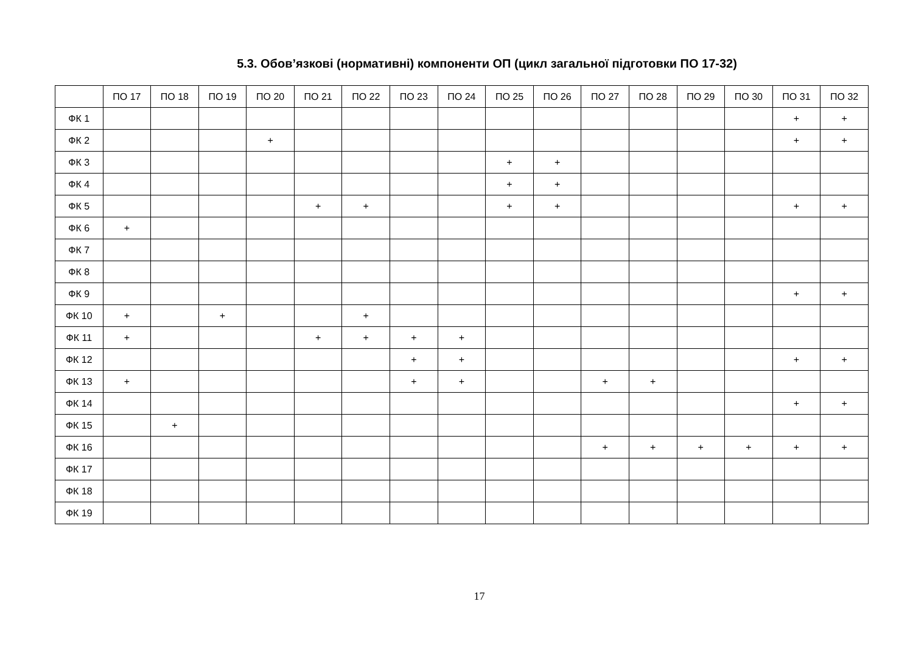5.3. Обов’язкові (нормативні) компоненти ОП (цикл загальної підготовки ПО 17-32)
| | ПО 17 | ПО 18 | ПО 19 | ПО 20 | ПО 21 | ПО 22 | ПО 23 | ПО 24 | ПО 25 | ПО 26 | ПО 27 | ПО 28 | ПО 29 | ПО 30 | ПО 31 | ПО 32 |
| --- | --- | --- | --- | --- | --- | --- | --- | --- | --- | --- | --- | --- | --- | --- | --- | --- |
| ФК 1 | | | | | | | | | | | | | | | + | + |
| ФК 2 | | | | + | | | | | | | | | | | + | + |
| ФК 3 | | | | | | | | | + | + | | | | | | |
| ФК 4 | | | | | | | | | + | + | | | | | | |
| ФК 5 | | | | | + | + | | | + | + | | | | | + | + |
| ФК 6 | + | | | | | | | | | | | | | | | |
| ФК 7 | | | | | | | | | | | | | | | | |
| ФК 8 | | | | | | | | | | | | | | | | |
| ФК 9 | | | | | | | | | | | | | | | + | + |
| ФК 10 | + | | + | | | + | | | | | | | | | | |
| ФК 11 | + | | | | + | + | + | + | | | | | | | | |
| ФК 12 | | | | | | | + | + | | | | | | | + | + |
| ФК 13 | + | | | | | | + | + | | | + | + | | | | |
| ФК 14 | | | | | | | | | | | | | | | + | + |
| ФК 15 | | + | | | | | | | | | | | | | | |
| ФК 16 | | | | | | | | | | | + | + | + | + | + | + |
| ФК 17 | | | | | | | | | | | | | | | | |
| ФК 18 | | | | | | | | | | | | | | | | |
| ФК 19 | | | | | | | | | | | | | | | | |
17